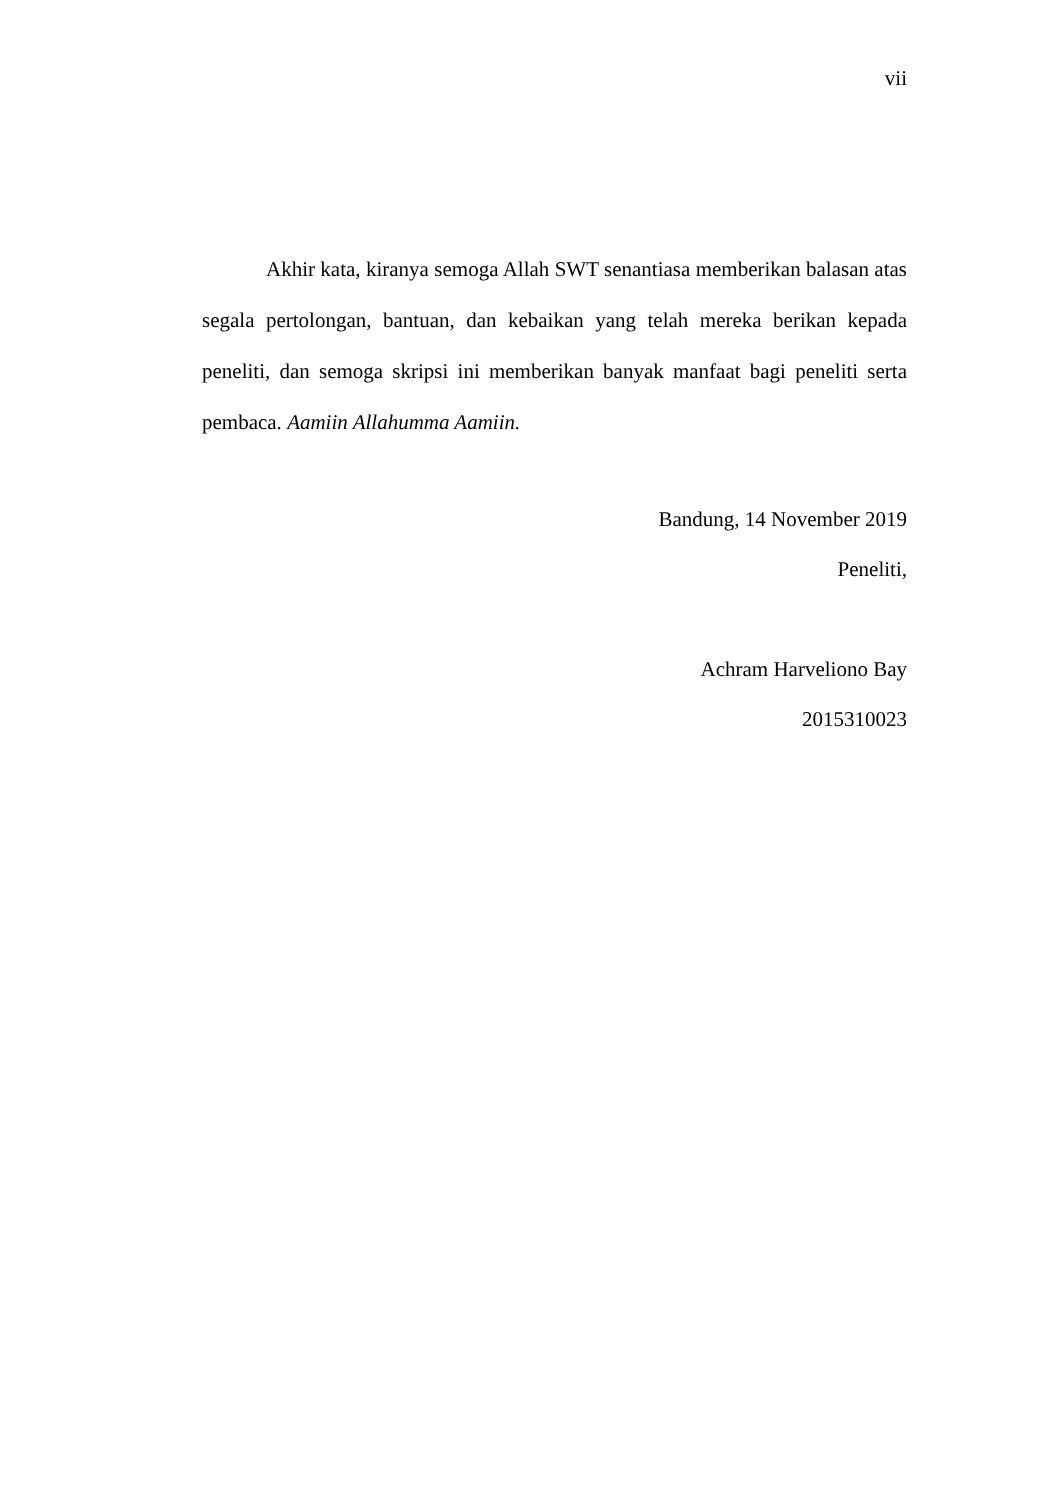vii
Akhir kata, kiranya semoga Allah SWT senantiasa memberikan balasan atas segala pertolongan, bantuan, dan kebaikan yang telah mereka berikan kepada peneliti, dan semoga skripsi ini memberikan banyak manfaat bagi peneliti serta pembaca. Aamiin Allahumma Aamiin.
Bandung, 14 November 2019
Peneliti,
Achram Harveliono Bay
2015310023